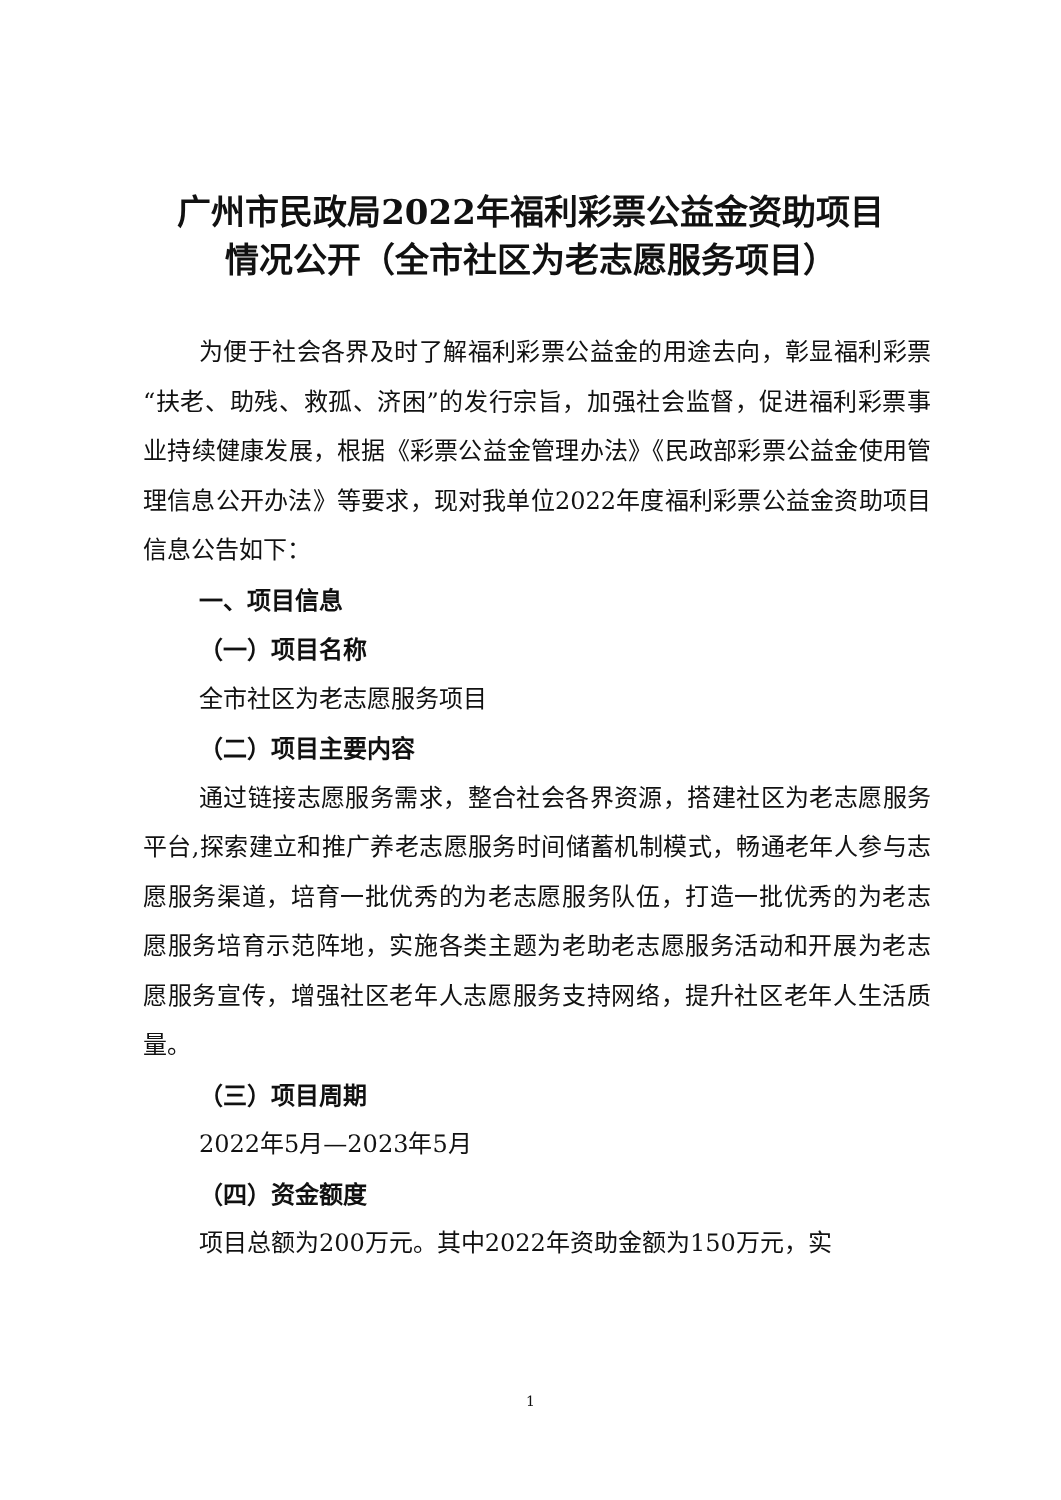广州市民政局2022年福利彩票公益金资助项目
情况公开（全市社区为老志愿服务项目）
为便于社会各界及时了解福利彩票公益金的用途去向，彰显福利彩票“扶老、助残、救孤、济困”的发行宗旨，加强社会监督，促进福利彩票事业持续健康发展，根据《彩票公益金管理办法》《民政部彩票公益金使用管理信息公开办法》等要求，现对我单位2022年度福利彩票公益金资助项目信息公告如下：
一、项目信息
（一）项目名称
全市社区为老志愿服务项目
（二）项目主要内容
通过链接志愿服务需求，整合社会各界资源，搭建社区为老志愿服务平台,探索建立和推广养老志愿服务时间储蓄机制模式，畅通老年人参与志愿服务渠道，培育一批优秀的为老志愿服务队伍，打造一批优秀的为老志愿服务培育示范阵地，实施各类主题为老助老志愿服务活动和开展为老志愿服务宣传，增强社区老年人志愿服务支持网络，提升社区老年人生活质量。
（三）项目周期
2022年5月—2023年5月
（四）资金额度
项目总额为200万元。其中2022年资助金额为150万元，实
1